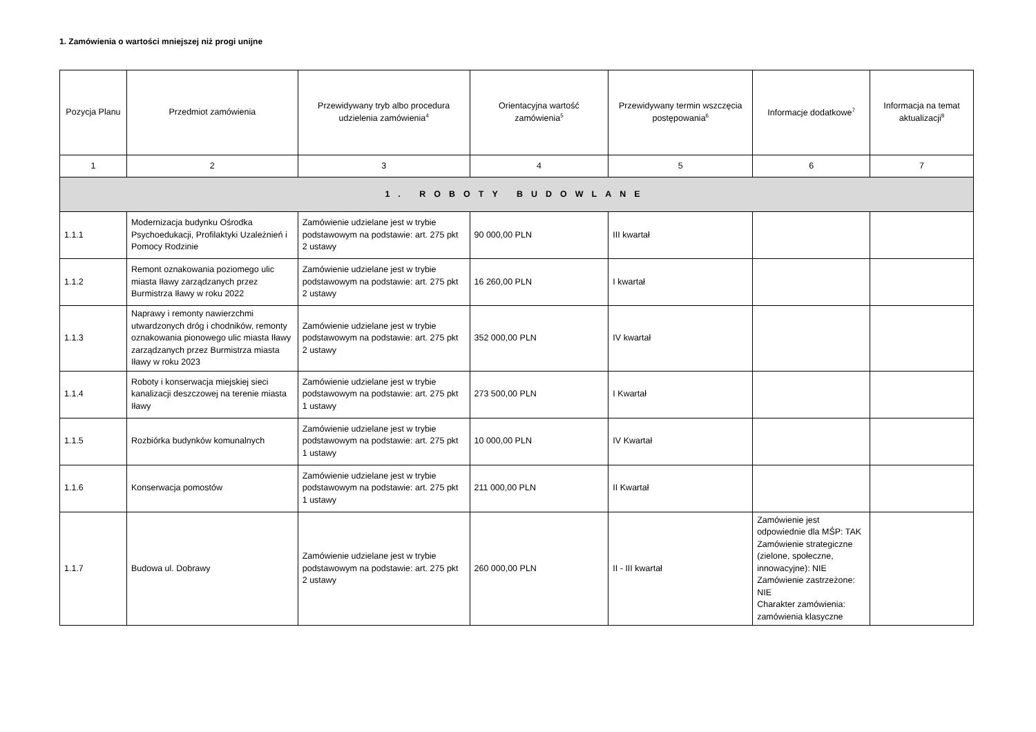1. Zamówienia o wartości mniejszej niż progi unijne
| Pozycja Planu | Przedmiot zamówienia | Przewidywany tryb albo procedura udzielenia zamówienia<sup>4</sup> | Orientacyjna wartość zamówienia<sup>5</sup> | Przewidywany termin wszczęcia postępowania<sup>6</sup> | Informacje dodatkowe<sup>7</sup> | Informacja na temat aktualizacji<sup>8</sup> |
| --- | --- | --- | --- | --- | --- | --- |
| 1 | 2 | 3 | 4 | 5 | 6 | 7 |
| 1. ROBOTY BUDOWLANE | | | | | | |
| 1.1.1 | Modernizacja budynku Ośrodka Psychoedukacji, Profilaktyki Uzależnień i Pomocy Rodzinie | Zamówienie udzielane jest w trybie podstawowym na podstawie: art. 275 pkt 2 ustawy | 90 000,00 PLN | III kwartał | | |
| 1.1.2 | Remont oznakowania poziomego ulic miasta Iławy zarządzanych przez Burmistrza Iławy w roku 2022 | Zamówienie udzielane jest w trybie podstawowym na podstawie: art. 275 pkt 2 ustawy | 16 260,00 PLN | I kwartał | | |
| 1.1.3 | Naprawy i remonty nawierzchmi utwardzonych dróg i chodników, remonty oznakowania pionowego ulic miasta Iławy zarządzanych przez Burmistrza miasta Iławy w roku 2023 | Zamówienie udzielane jest w trybie podstawowym na podstawie: art. 275 pkt 2 ustawy | 352 000,00 PLN | IV kwartał | | |
| 1.1.4 | Roboty i konserwacja miejskiej sieci kanalizacji deszczowej na terenie miasta Iławy | Zamówienie udzielane jest w trybie podstawowym na podstawie: art. 275 pkt 1 ustawy | 273 500,00 PLN | I Kwartał | | |
| 1.1.5 | Rozbiórka budynków komunalnych | Zamówienie udzielane jest w trybie podstawowym na podstawie: art. 275 pkt 1 ustawy | 10 000,00 PLN | IV Kwartał | | |
| 1.1.6 | Konserwacja pomostów | Zamówienie udzielane jest w trybie podstawowym na podstawie: art. 275 pkt 1 ustawy | 211 000,00 PLN | II Kwartał | | |
| 1.1.7 | Budowa ul. Dobrawy | Zamówienie udzielane jest w trybie podstawowym na podstawie: art. 275 pkt 2 ustawy | 260 000,00 PLN | II - III kwartał | Zamówienie jest odpowiednie dla MŚP: TAK Zamówienie strategiczne (zielone, społeczne, innowacyjne): NIE Zamówienie zastrzeżone: NIE Charakter zamówienia: zamówienia klasyczne | |